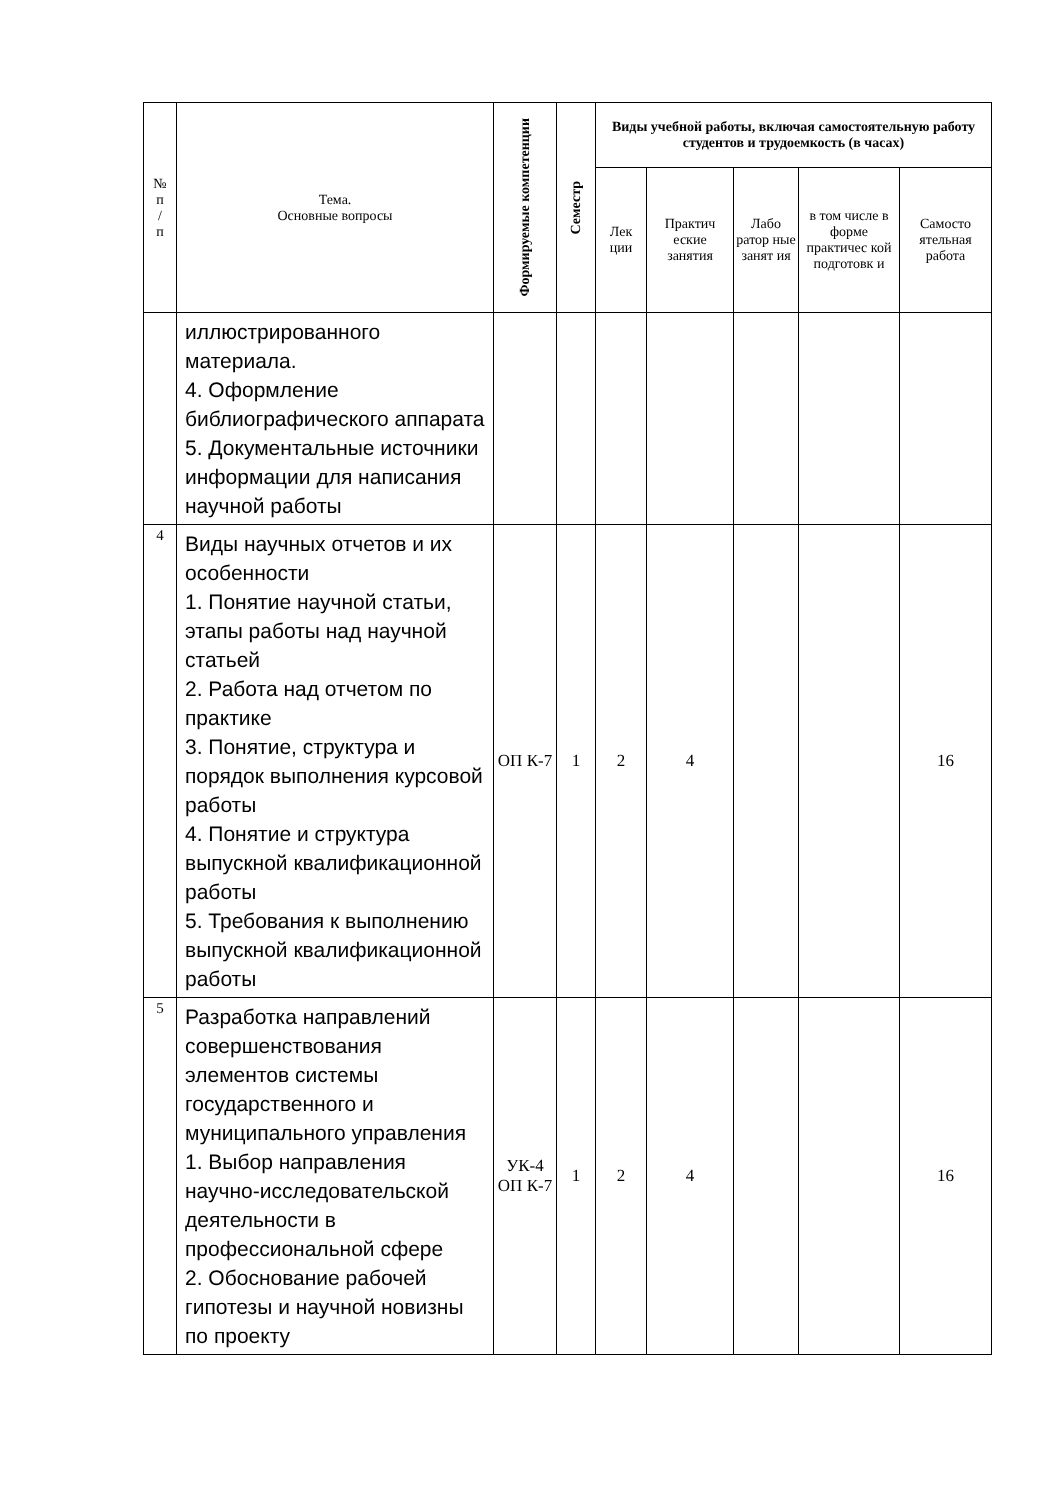| № п / п | Тема. Основные вопросы | Формируемые компетенции | Семестр | Виды учебной работы, включая самостоятельную работу студентов и трудоемкость (в часах) | | | | |
| --- | --- | --- | --- | --- | --- | --- | --- | --- |
| | | | | Лек ции | Практич еские занятия | Лабо ратор ные занят ия | в том числе в форме практичес кой подготовк и | Самосто ятельная работа |
| | иллюстрированного материала. 4. Оформление библиографического аппарата 5. Документальные источники информации для написания научной работы | | | | | | | |
| 4 | Виды научных отчетов и их особенности 1. Понятие научной статьи, этапы работы над научной статьей 2. Работа над отчетом по практике 3. Понятие, структура и порядок выполнения курсовой работы 4. Понятие и структура выпускной квалификационной работы 5. Требования к выполнению выпускной квалификационной работы | ОП К-7 | 1 | 2 | 4 | | | 16 |
| 5 | Разработка направлений совершенствования элементов системы государственного и муниципального управления 1. Выбор направления научно-исследовательской деятельности в профессиональной сфере 2. Обоснование рабочей гипотезы и научной новизны по проекту | УК-4 ОП К-7 | 1 | 2 | 4 | | | 16 |